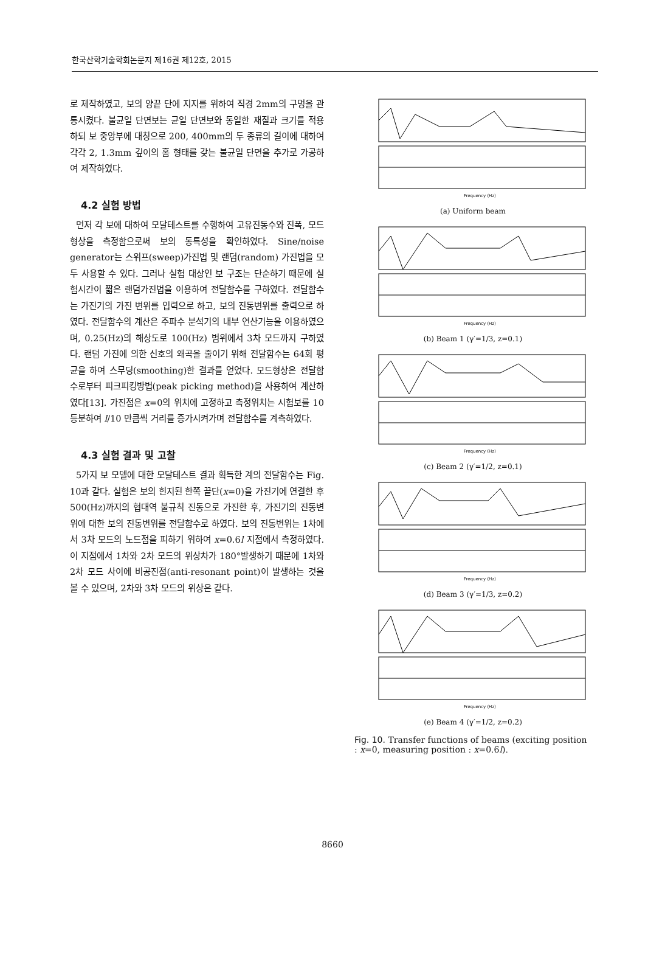한국산학기술학회논문지 제16권 제12호, 2015
로 제작하였고, 보의 양끝 단에 지지를 위하여 직경 2mm의 구멍을 관통시켰다. 불균일 단면보는 균일 단면보와 동일한 재질과 크기를 적용하되 보 중앙부에 대칭으로 200, 400mm의 두 종류의 길이에 대하여 각각 2, 1.3mm 깊이의 홈 형태를 갖는 불균일 단면을 추가로 가공하여 제작하였다.
4.2 실험 방법
먼저 각 보에 대하여 모달테스트를 수행하여 고유진동수와 진폭, 모드형상을 측정함으로써 보의 동특성을 확인하였다. Sine/noise generator는 스위프(sweep)가진법 및 랜덤(random) 가진법을 모두 사용할 수 있다. 그러나 실험 대상인 보 구조는 단순하기 때문에 실험시간이 짧은 랜덤가진법을 이용하여 전달함수를 구하였다. 전달함수는 가진기의 가진 변위를 입력으로 하고, 보의 진동변위를 출력으로 하였다. 전달함수의 계산은 주파수 분석기의 내부 연산기능을 이용하였으며, 0.25(Hz)의 해상도로 100(Hz) 범위에서 3차 모드까지 구하였다. 랜덤 가진에 의한 신호의 왜곡을 줄이기 위해 전달함수는 64회 평균을 하여 스무딩(smoothing)한 결과를 얻었다. 모드형상은 전달함수로부터 피크피킹방법(peak picking method)을 사용하여 계산하였다[13]. 가진점은 x=0의 위치에 고정하고 측정위치는 시험보를 10등분하여 l/10 만큼씩 거리를 증가시켜가며 전달함수를 계측하였다.
4.3 실험 결과 및 고찰
5가지 보 모델에 대한 모달테스트 결과 획득한 계의 전달함수는 Fig. 10과 같다. 실험은 보의 힌지된 한쪽 끝단(x=0)을 가진기에 연결한 후 500(Hz)까지의 협대역 불규칙 진동으로 가진한 후, 가진기의 진동변위에 대한 보의 진동변위를 전달함수로 하였다. 보의 진동변위는 1차에서 3차 모드의 노드점을 피하기 위하여 x=0.6l 지점에서 측정하였다. 이 지점에서 1차와 2차 모드의 위상차가 180°발생하기 때문에 1차와 2차 모드 사이에 비공진점(anti-resonant point)이 발생하는 것을 볼 수 있으며, 2차와 3차 모드의 위상은 같다.
Frequency (Hz)
(a) Uniform beam
Frequency (Hz)
(b) Beam 1 (γ′=1/3, z=0.1)
Frequency (Hz)
(c) Beam 2 (γ′=1/2, z=0.1)
Frequency (Hz)
(d) Beam 3 (γ′=1/3, z=0.2)
Frequency (Hz)
(e) Beam 4 (γ′=1/2, z=0.2)
Fig. 10. Transfer functions of beams (exciting position : x=0, measuring position : x=0.6l).
8660